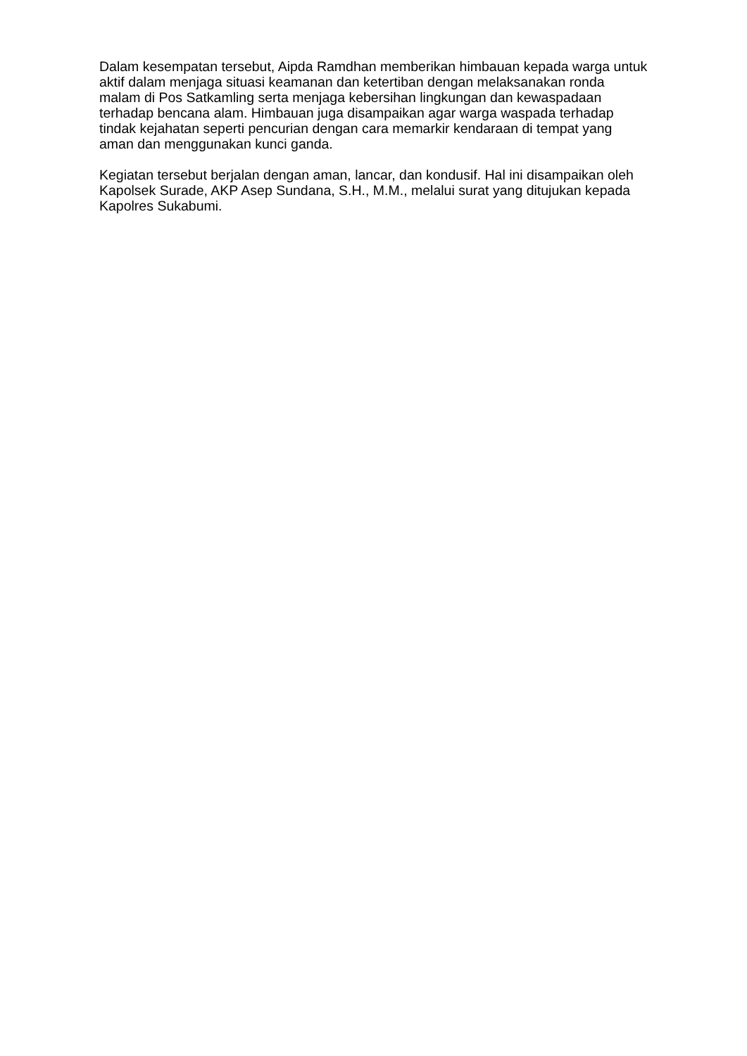Dalam kesempatan tersebut, Aipda Ramdhan memberikan himbauan kepada warga untuk aktif dalam menjaga situasi keamanan dan ketertiban dengan melaksanakan ronda malam di Pos Satkamling serta menjaga kebersihan lingkungan dan kewaspadaan terhadap bencana alam. Himbauan juga disampaikan agar warga waspada terhadap tindak kejahatan seperti pencurian dengan cara memarkir kendaraan di tempat yang aman dan menggunakan kunci ganda.
Kegiatan tersebut berjalan dengan aman, lancar, dan kondusif. Hal ini disampaikan oleh Kapolsek Surade, AKP Asep Sundana, S.H., M.M., melalui surat yang ditujukan kepada Kapolres Sukabumi.